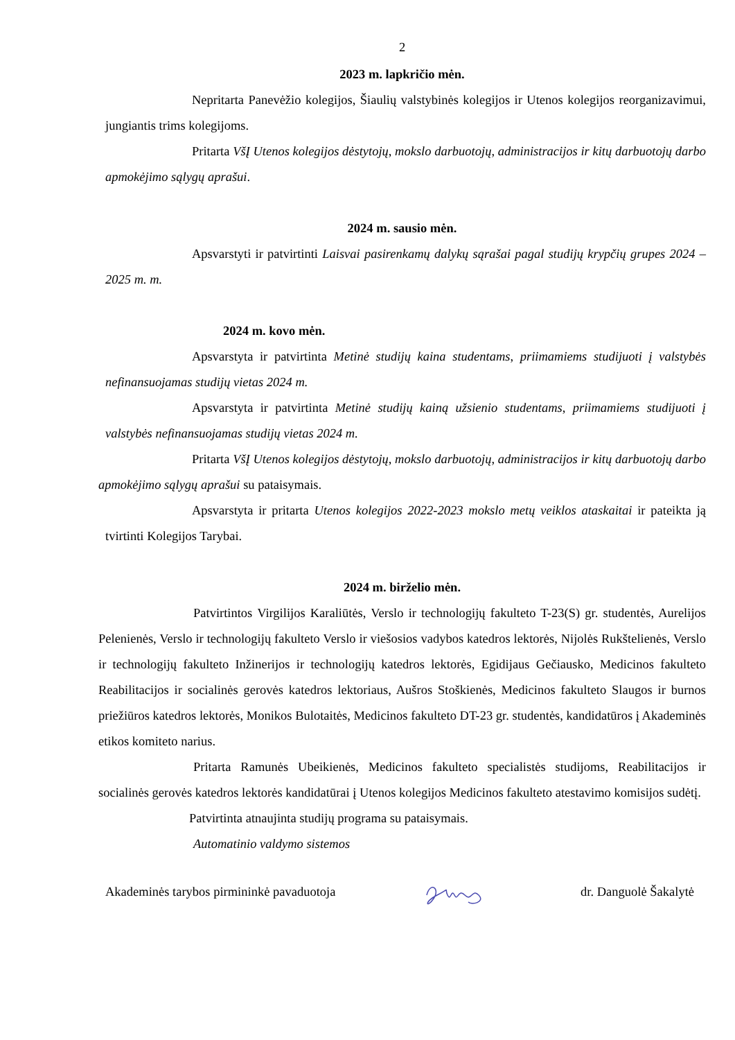2
2023 m. lapkričio mėn.
Nepritarta Panevėžio kolegijos, Šiaulių valstybinės kolegijos ir Utenos kolegijos reorganizavimui, jungiantis trims kolegijoms.
Pritarta VšĮ Utenos kolegijos dėstytojų, mokslo darbuotojų, administracijos ir kitų darbuotojų darbo apmokėjimo sąlygų aprašui.
2024 m. sausio mėn.
Apsvarstyti ir patvirtinti Laisvai pasirenkamų dalykų sąrašai pagal studijų krypčių grupes 2024 – 2025 m. m.
2024 m. kovo mėn.
Apsvarstyta ir patvirtinta Metinė studijų kaina studentams, priimamiems studijuoti į valstybės nefinansuojamas studijų vietas 2024 m.
Apsvarstyta ir patvirtinta Metinė studijų kainą užsienio studentams, priimamiems studijuoti į valstybės nefinansuojamas studijų vietas 2024 m.
Pritarta VšĮ Utenos kolegijos dėstytojų, mokslo darbuotojų, administracijos ir kitų darbuotojų darbo apmokėjimo sąlygų aprašui su pataisymais.
Apsvarstyta ir pritarta Utenos kolegijos 2022-2023 mokslo metų veiklos ataskaitai ir pateikta ją tvirtinti Kolegijos Tarybai.
2024 m. birželio mėn.
Patvirtintos Virgilijos Karaliūtės, Verslo ir technologijų fakulteto T-23(S) gr. studentės, Aurelijos Pelenienės, Verslo ir technologijų fakulteto Verslo ir viešosios vadybos katedros lektorės, Nijolės Rukštelienės, Verslo ir technologijų fakulteto Inžinerijos ir technologijų katedros lektorės, Egidijaus Gečiausko, Medicinos fakulteto Reabilitacijos ir socialinės gerovės katedros lektoriaus, Aušros Stoškienės, Medicinos fakulteto Slaugos ir burnos priežiūros katedros lektorės, Monikos Bulotaitės, Medicinos fakulteto DT-23 gr. studentės, kandidatūros į Akademinės etikos komiteto narius.
Pritarta Ramunės Ubeikienės, Medicinos fakulteto specialistės studijoms, Reabilitacijos ir socialinės gerovės katedros lektorės kandidatūrai į Utenos kolegijos Medicinos fakulteto atestavimo komisijos sudėtį.
Patvirtinta atnaujinta studijų programa su pataisymais.
Automatinio valdymo sistemos
Akademinės tarybos pirmininkė pavaduotoja dr. Danguolė Šakalytė